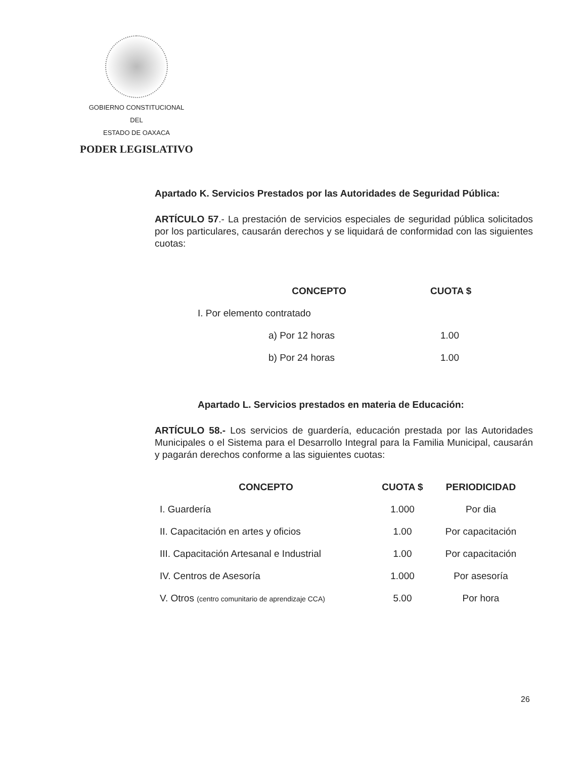GOBIERNO CONSTITUCIONAL
DEL
ESTADO DE OAXACA
PODER LEGISLATIVO
Apartado K. Servicios Prestados por las Autoridades de Seguridad Pública:
ARTÍCULO 57.- La prestación de servicios especiales de seguridad pública solicitados por los particulares, causarán derechos y se liquidará de conformidad con las siguientes cuotas:
| CONCEPTO | CUOTA $ |
| --- | --- |
| I. Por elemento contratado | |
| a) Por 12 horas | 1.00 |
| b) Por 24 horas | 1.00 |
Apartado L. Servicios prestados en materia de Educación:
ARTÍCULO 58.- Los servicios de guardería, educación prestada por las Autoridades Municipales o el Sistema para el Desarrollo Integral para la Familia Municipal, causarán y pagarán derechos conforme a las siguientes cuotas:
| CONCEPTO | CUOTA $ | PERIODICIDAD |
| --- | --- | --- |
| I. Guardería | 1.000 | Por dia |
| II. Capacitación en artes y oficios | 1.00 | Por capacitación |
| III. Capacitación Artesanal e Industrial | 1.00 | Por capacitación |
| IV. Centros de Asesoría | 1.000 | Por asesoría |
| V. Otros (centro comunitario de aprendizaje CCA) | 5.00 | Por hora |
26